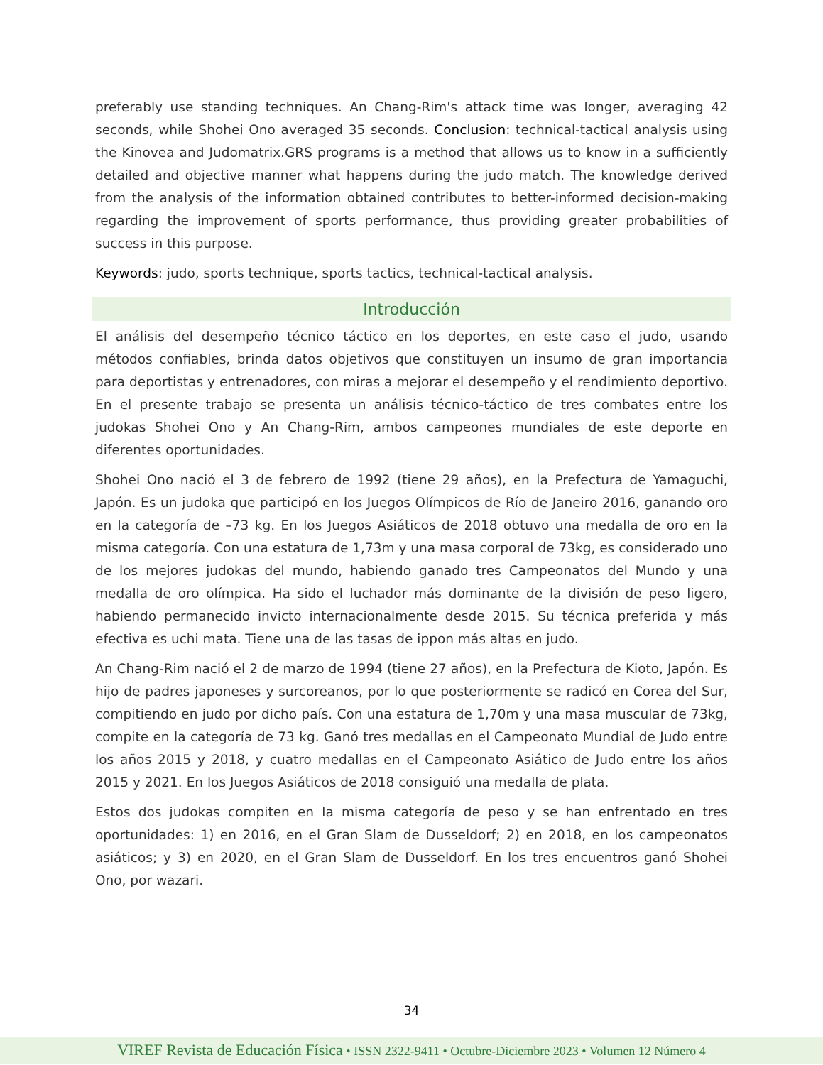preferably use standing techniques. An Chang-Rim's attack time was longer, averaging 42 seconds, while Shohei Ono averaged 35 seconds. Conclusion: technical-tactical analysis using the Kinovea and Judomatrix.GRS programs is a method that allows us to know in a sufficiently detailed and objective manner what happens during the judo match. The knowledge derived from the analysis of the information obtained contributes to better-informed decision-making regarding the improvement of sports performance, thus providing greater probabilities of success in this purpose.
Keywords: judo, sports technique, sports tactics, technical-tactical analysis.
Introducción
El análisis del desempeño técnico táctico en los deportes, en este caso el judo, usando métodos confiables, brinda datos objetivos que constituyen un insumo de gran importancia para deportistas y entrenadores, con miras a mejorar el desempeño y el rendimiento deportivo. En el presente trabajo se presenta un análisis técnico-táctico de tres combates entre los judokas Shohei Ono y An Chang-Rim, ambos campeones mundiales de este deporte en diferentes oportunidades.
Shohei Ono nació el 3 de febrero de 1992 (tiene 29 años), en la Prefectura de Yamaguchi, Japón. Es un judoka que participó en los Juegos Olímpicos de Río de Janeiro 2016, ganando oro en la categoría de –73 kg. En los Juegos Asiáticos de 2018 obtuvo una medalla de oro en la misma categoría. Con una estatura de 1,73m y una masa corporal de 73kg, es considerado uno de los mejores judokas del mundo, habiendo ganado tres Campeonatos del Mundo y una medalla de oro olímpica. Ha sido el luchador más dominante de la división de peso ligero, habiendo permanecido invicto internacionalmente desde 2015. Su técnica preferida y más efectiva es uchi mata. Tiene una de las tasas de ippon más altas en judo.
An Chang-Rim nació el 2 de marzo de 1994 (tiene 27 años), en la Prefectura de Kioto, Japón. Es hijo de padres japoneses y surcoreanos, por lo que posteriormente se radicó en Corea del Sur, compitiendo en judo por dicho país. Con una estatura de 1,70m y una masa muscular de 73kg, compite en la categoría de 73 kg. Ganó tres medallas en el Campeonato Mundial de Judo entre los años 2015 y 2018, y cuatro medallas en el Campeonato Asiático de Judo entre los años 2015 y 2021. En los Juegos Asiáticos de 2018 consiguió una medalla de plata.
Estos dos judokas compiten en la misma categoría de peso y se han enfrentado en tres oportunidades: 1) en 2016, en el Gran Slam de Dusseldorf; 2) en 2018, en los campeonatos asiáticos; y 3) en 2020, en el Gran Slam de Dusseldorf. En los tres encuentros ganó Shohei Ono, por wazari.
34
VIREF Revista de Educación Física • ISSN 2322-9411 • Octubre-Diciembre 2023 • Volumen 12 Número 4